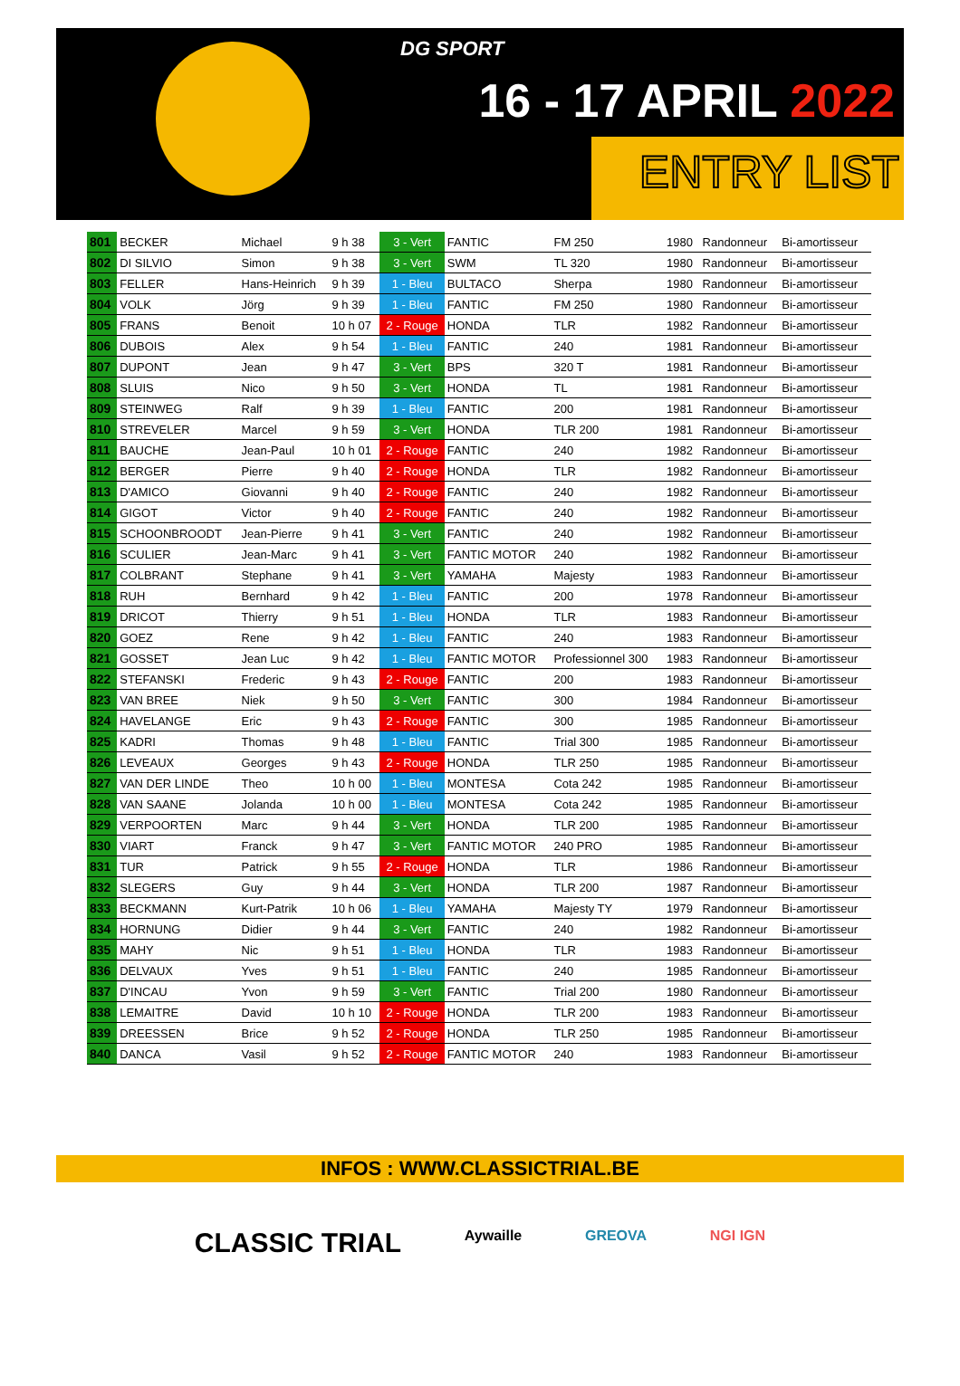DG SPORT
16 - 17 APRIL 2022
ENTRY LIST
| 801 | BECKER | Michael | 9 h 38 | 3 - Vert | FANTIC | FM 250 | 1980 | Randonneur | Bi-amortisseur |
| 802 | DI SILVIO | Simon | 9 h 38 | 3 - Vert | SWM | TL 320 | 1980 | Randonneur | Bi-amortisseur |
| 803 | FELLER | Hans-Heinrich | 9 h 39 | 1 - Bleu | BULTACO | Sherpa | 1980 | Randonneur | Bi-amortisseur |
| 804 | VOLK | Jörg | 9 h 39 | 1 - Bleu | FANTIC | FM 250 | 1980 | Randonneur | Bi-amortisseur |
| 805 | FRANS | Benoit | 10 h 07 | 2 - Rouge | HONDA | TLR | 1982 | Randonneur | Bi-amortisseur |
| 806 | DUBOIS | Alex | 9 h 54 | 1 - Bleu | FANTIC | 240 | 1981 | Randonneur | Bi-amortisseur |
| 807 | DUPONT | Jean | 9 h 47 | 3 - Vert | BPS | 320 T | 1981 | Randonneur | Bi-amortisseur |
| 808 | SLUIS | Nico | 9 h 50 | 3 - Vert | HONDA | TL | 1981 | Randonneur | Bi-amortisseur |
| 809 | STEINWEG | Ralf | 9 h 39 | 1 - Bleu | FANTIC | 200 | 1981 | Randonneur | Bi-amortisseur |
| 810 | STREVELER | Marcel | 9 h 59 | 3 - Vert | HONDA | TLR 200 | 1981 | Randonneur | Bi-amortisseur |
| 811 | BAUCHE | Jean-Paul | 10 h 01 | 2 - Rouge | FANTIC | 240 | 1982 | Randonneur | Bi-amortisseur |
| 812 | BERGER | Pierre | 9 h 40 | 2 - Rouge | HONDA | TLR | 1982 | Randonneur | Bi-amortisseur |
| 813 | D'AMICO | Giovanni | 9 h 40 | 2 - Rouge | FANTIC | 240 | 1982 | Randonneur | Bi-amortisseur |
| 814 | GIGOT | Victor | 9 h 40 | 2 - Rouge | FANTIC | 240 | 1982 | Randonneur | Bi-amortisseur |
| 815 | SCHOONBROODT | Jean-Pierre | 9 h 41 | 3 - Vert | FANTIC | 240 | 1982 | Randonneur | Bi-amortisseur |
| 816 | SCULIER | Jean-Marc | 9 h 41 | 3 - Vert | FANTIC MOTOR | 240 | 1982 | Randonneur | Bi-amortisseur |
| 817 | COLBRANT | Stephane | 9 h 41 | 3 - Vert | YAMAHA | Majesty | 1983 | Randonneur | Bi-amortisseur |
| 818 | RUH | Bernhard | 9 h 42 | 1 - Bleu | FANTIC | 200 | 1978 | Randonneur | Bi-amortisseur |
| 819 | DRICOT | Thierry | 9 h 51 | 1 - Bleu | HONDA | TLR | 1983 | Randonneur | Bi-amortisseur |
| 820 | GOEZ | Rene | 9 h 42 | 1 - Bleu | FANTIC | 240 | 1983 | Randonneur | Bi-amortisseur |
| 821 | GOSSET | Jean Luc | 9 h 42 | 1 - Bleu | FANTIC MOTOR | Professionnel 300 | 1983 | Randonneur | Bi-amortisseur |
| 822 | STEFANSKI | Frederic | 9 h 43 | 2 - Rouge | FANTIC | 200 | 1983 | Randonneur | Bi-amortisseur |
| 823 | VAN BREE | Niek | 9 h 50 | 3 - Vert | FANTIC | 300 | 1984 | Randonneur | Bi-amortisseur |
| 824 | HAVELANGE | Eric | 9 h 43 | 2 - Rouge | FANTIC | 300 | 1985 | Randonneur | Bi-amortisseur |
| 825 | KADRI | Thomas | 9 h 48 | 1 - Bleu | FANTIC | Trial 300 | 1985 | Randonneur | Bi-amortisseur |
| 826 | LEVEAUX | Georges | 9 h 43 | 2 - Rouge | HONDA | TLR 250 | 1985 | Randonneur | Bi-amortisseur |
| 827 | VAN DER LINDE | Theo | 10 h 00 | 1 - Bleu | MONTESA | Cota 242 | 1985 | Randonneur | Bi-amortisseur |
| 828 | VAN SAANE | Jolanda | 10 h 00 | 1 - Bleu | MONTESA | Cota 242 | 1985 | Randonneur | Bi-amortisseur |
| 829 | VERPOORTEN | Marc | 9 h 44 | 3 - Vert | HONDA | TLR 200 | 1985 | Randonneur | Bi-amortisseur |
| 830 | VIART | Franck | 9 h 47 | 3 - Vert | FANTIC MOTOR | 240 PRO | 1985 | Randonneur | Bi-amortisseur |
| 831 | TUR | Patrick | 9 h 55 | 2 - Rouge | HONDA | TLR | 1986 | Randonneur | Bi-amortisseur |
| 832 | SLEGERS | Guy | 9 h 44 | 3 - Vert | HONDA | TLR 200 | 1987 | Randonneur | Bi-amortisseur |
| 833 | BECKMANN | Kurt-Patrik | 10 h 06 | 1 - Bleu | YAMAHA | Majesty TY | 1979 | Randonneur | Bi-amortisseur |
| 834 | HORNUNG | Didier | 9 h 44 | 3 - Vert | FANTIC | 240 | 1982 | Randonneur | Bi-amortisseur |
| 835 | MAHY | Nic | 9 h 51 | 1 - Bleu | HONDA | TLR | 1983 | Randonneur | Bi-amortisseur |
| 836 | DELVAUX | Yves | 9 h 51 | 1 - Bleu | FANTIC | 240 | 1985 | Randonneur | Bi-amortisseur |
| 837 | D'INCAU | Yvon | 9 h 59 | 3 - Vert | FANTIC | Trial 200 | 1980 | Randonneur | Bi-amortisseur |
| 838 | LEMAITRE | David | 10 h 10 | 2 - Rouge | HONDA | TLR 200 | 1983 | Randonneur | Bi-amortisseur |
| 839 | DREESSEN | Brice | 9 h 52 | 2 - Rouge | HONDA | TLR 250 | 1985 | Randonneur | Bi-amortisseur |
| 840 | DANCA | Vasil | 9 h 52 | 2 - Rouge | FANTIC MOTOR | 240 | 1983 | Randonneur | Bi-amortisseur |
INFOS : WWW.CLASSICTRIAL.BE
CLASSIC TRIAL Aywaille GREOVA NGI IGN